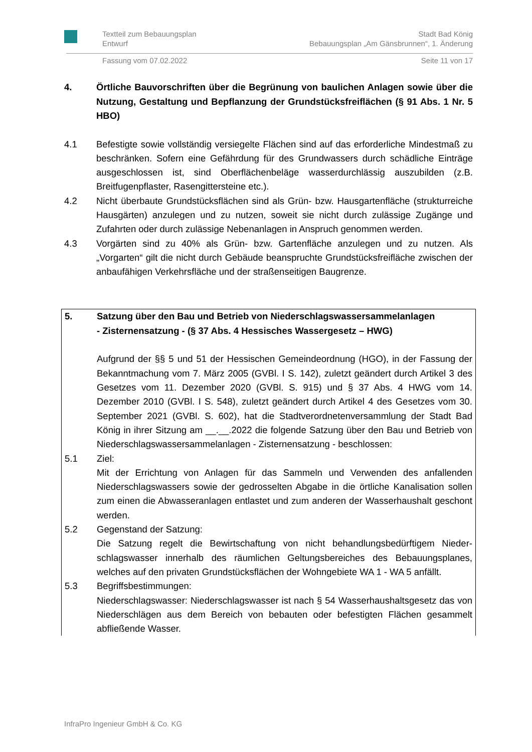Textteil zum Bebauungsplan Stadt Bad König
Entwurf Bebauungsplan „Am Gänsbrunnen“, 1. Änderung
Fassung vom 07.02.2022 Seite 11 von 17
4. Örtliche Bauvorschriften über die Begrünung von baulichen Anlagen sowie über die Nutzung, Gestaltung und Bepflanzung der Grundstücksfreiflächen (§ 91 Abs. 1 Nr. 5 HBO)
4.1 Befestigte sowie vollständig versiegelte Flächen sind auf das erforderliche Mindest­maß zu beschränken. Sofern eine Gefährdung für des Grundwassers durch schädli­che Einträge ausgeschlossen ist, sind Oberflächenbeläge wasserdurchlässig auszu­bilden (z.B. Breitfugenpflaster, Rasengittersteine etc.).
4.2 Nicht überbaute Grundstücksflächen sind als Grün- bzw. Hausgartenfläche (struktur­reiche Hausgärten) anzulegen und zu nutzen, soweit sie nicht durch zulässige Zu­gänge und Zufahrten oder durch zulässige Nebenanlagen in Anspruch genommen werden.
4.3 Vorgärten sind zu 40% als Grün- bzw. Gartenfläche anzulegen und zu nutzen. Als „Vorgarten“ gilt die nicht durch Gebäude beanspruchte Grundstücksfreifläche zwi­schen der anbaufähigen Verkehrsfläche und der straßenseitigen Baugrenze.
5. Satzung über den Bau und Betrieb von Niederschlagswassersammelanlagen
- Zisternensatzung - (§ 37 Abs. 4 Hessisches Wassergesetz – HWG)
Aufgrund der §§ 5 und 51 der Hessischen Gemeindeordnung (HGO), in der Fassung der Bekanntmachung vom 7. März 2005 (GVBl. I S. 142), zuletzt geändert durch Arti­kel 3 des Gesetzes vom 11. Dezember 2020 (GVBl. S. 915) und § 37 Abs. 4 HWG vom 14. Dezember 2010 (GVBl. I S. 548), zuletzt geändert durch Artikel 4 des Geset­zes vom 30. September 2021 (GVBl. S. 602), hat die Stadtverordnetenversammlung der Stadt Bad König in ihrer Sitzung am __.__.2022 die folgende Satzung über den Bau und Betrieb von Niederschlagswassersammelanlagen - Zisternensatzung - be­schlossen:
5.1 Ziel:
Mit der Errichtung von Anlagen für das Sammeln und Verwenden des anfallenden Niederschlagswassers sowie der gedrosselten Abgabe in die örtliche Kanalisation sollen zum einen die Abwasseranlagen entlastet und zum anderen der Wasserhaus­halt geschont werden.
5.2 Gegenstand der Satzung:
Die Satzung regelt die Bewirtschaftung von nicht behandlungsbedürftigem Nieder­schlagswasser innerhalb des räumlichen Geltungsbereiches des Bebauungsplanes, welches auf den privaten Grundstücksflächen der Wohngebiete WA 1 - WA 5 anfällt.
5.3 Begriffsbestimmungen:
Niederschlagswasser: Niederschlagswasser ist nach § 54 Wasserhaushaltsgesetz das von Niederschlägen aus dem Bereich von bebauten oder befestigten Flächen gesammelt abfließende Wasser.
InfraPro Ingenieur GmbH & Co. KG